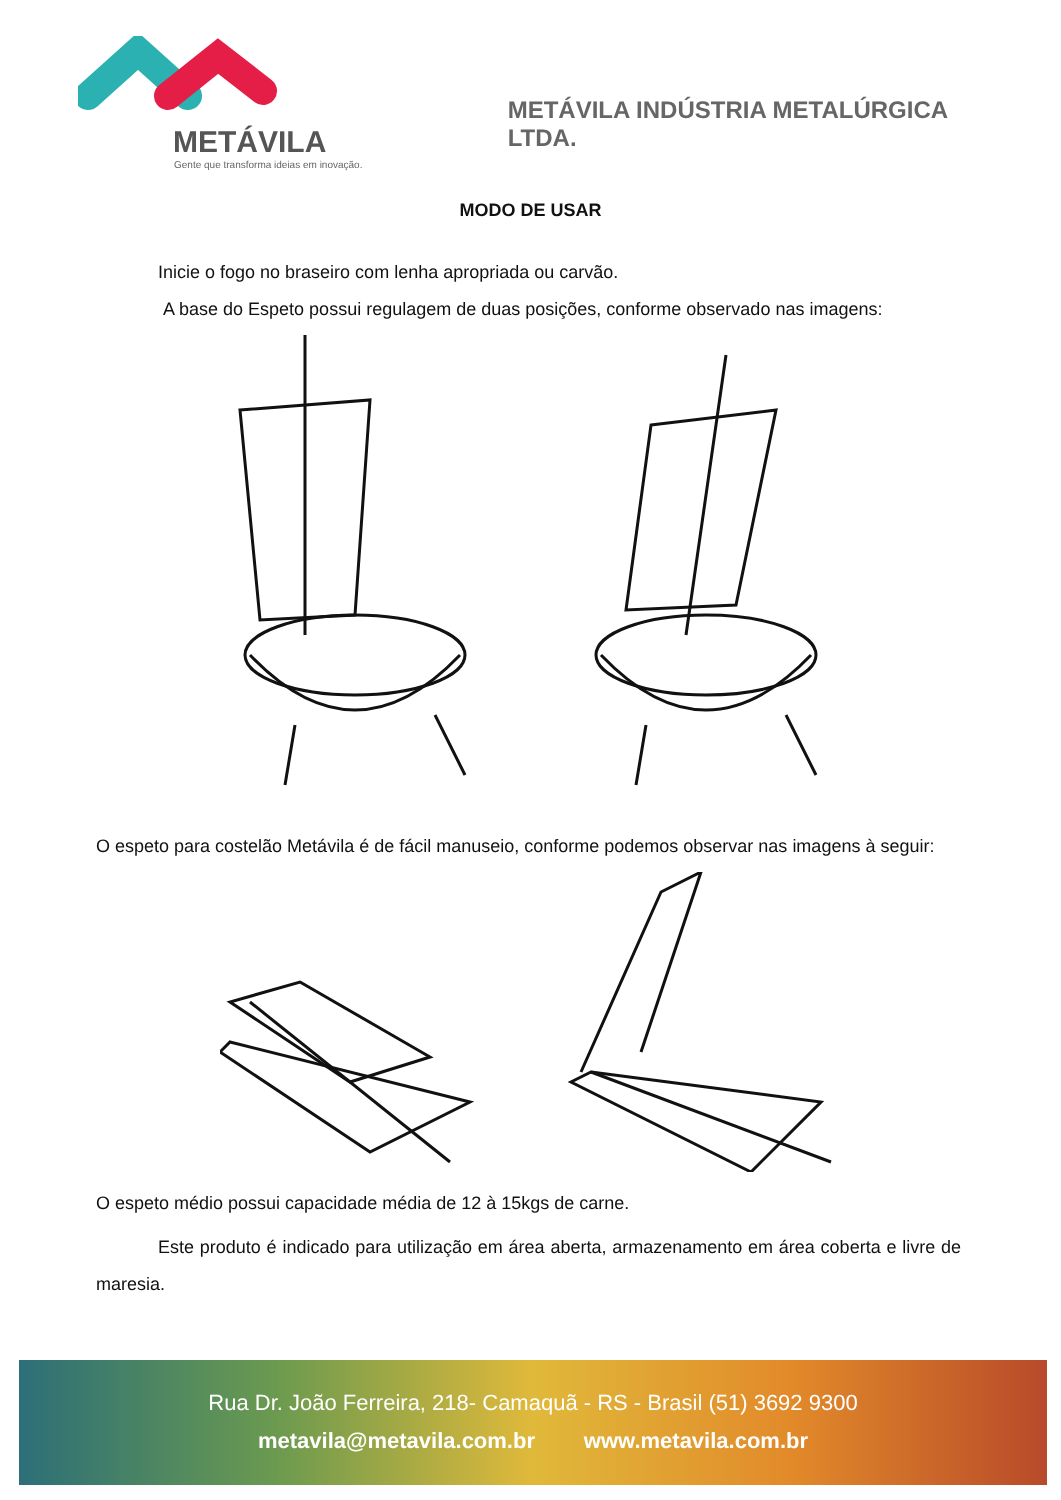METÁVILA
Gente que transforma ideias em inovação.
METÁVILA INDÚSTRIA METALÚRGICA LTDA.
MODO DE USAR
Inicie o fogo no braseiro com lenha apropriada ou carvão.
A base do Espeto possui regulagem de duas posições, conforme observado nas imagens:
O espeto para costelão Metávila é de fácil manuseio, conforme podemos observar nas imagens à seguir:
O espeto médio possui capacidade média de 12 à 15kgs de carne.
Este produto é indicado para utilização em área aberta, armazenamento em área coberta e livre de maresia.
Rua Dr. João Ferreira, 218- Camaquã - RS - Brasil (51) 3692 9300
metavila@metavila.com.br www.metavila.com.br